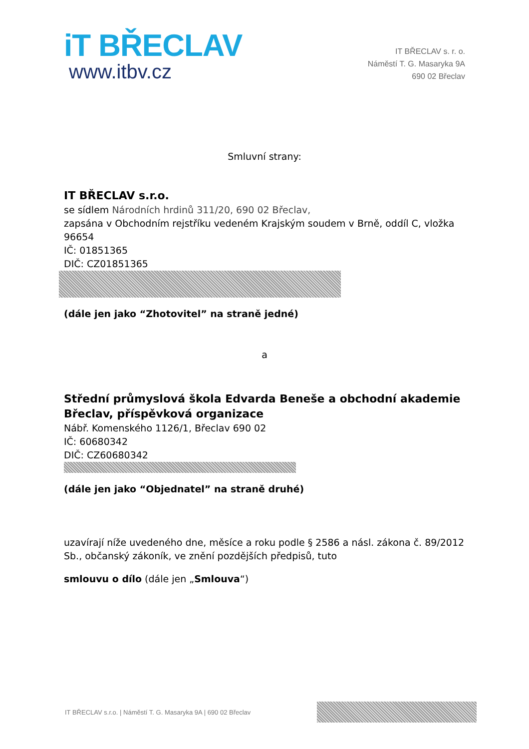iT BŘECLAV
www.itbv.cz
IT BŘECLAV s. r. o.
Náměstí T. G. Masaryka 9A
690 02 Břeclav
Smluvní strany:
IT BŘECLAV s.r.o.
se sídlem Národních hrdinů 311/20, 690 02 Břeclav,
zapsána v Obchodním rejstříku vedeném Krajským soudem v Brně, oddíl C, vložka 96654
IČ: 01851365
DIČ: CZ01851365
(dále jen jako “Zhotovitel” na straně jedné)
a
Střední průmyslová škola Edvarda Beneše a obchodní akademie Břeclav, příspěvková organizace
Nábř. Komenského 1126/1, Břeclav 690 02
IČ: 60680342
DIČ: CZ60680342
(dále jen jako “Objednatel” na straně druhé)
uzavírají níže uvedeného dne, měsíce a roku podle § 2586 a násl. zákona č. 89/2012 Sb., občanský zákoník, ve znění pozdějších předpisů, tuto
smlouvu o dílo (dále jen „Smlouva“)
IT BŘECLAV s.r.o. | Náměstí T. G. Masaryka 9A | 690 02 Břeclav